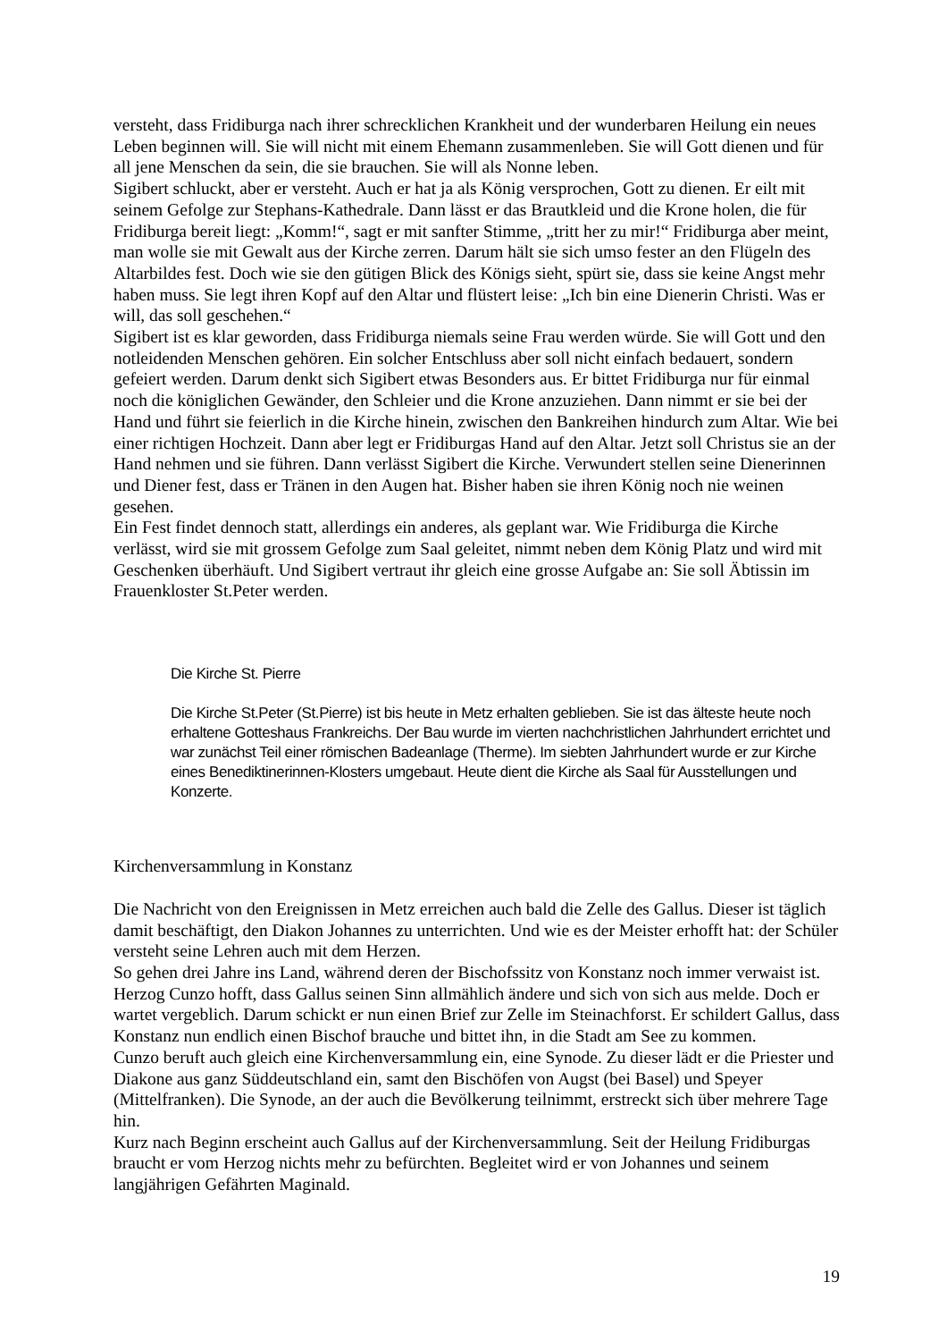versteht, dass Fridiburga nach ihrer schrecklichen Krankheit und der wunderbaren Heilung ein neues Leben beginnen will. Sie will nicht mit einem Ehemann zusammenleben. Sie will Gott dienen und für all jene Menschen da sein, die sie brauchen. Sie will als Nonne leben.
Sigibert schluckt, aber er versteht. Auch er hat ja als König versprochen, Gott zu dienen. Er eilt mit seinem Gefolge zur Stephans-Kathedrale. Dann lässt er das Brautkleid und die Krone holen, die für Fridiburga bereit liegt: „Komm!“, sagt er mit sanfter Stimme, „tritt her zu mir!“ Fridiburga aber meint, man wolle sie mit Gewalt aus der Kirche zerren. Darum hält sie sich umso fester an den Flügeln des Altarbildes fest. Doch wie sie den gütigen Blick des Königs sieht, spürt sie, dass sie keine Angst mehr haben muss. Sie legt ihren Kopf auf den Altar und flüstert leise: „Ich bin eine Dienerin Christi. Was er will, das soll geschehen.“
Sigibert ist es klar geworden, dass Fridiburga niemals seine Frau werden würde. Sie will Gott und den notleidenden Menschen gehören. Ein solcher Entschluss aber soll nicht einfach bedauert, sondern gefeiert werden. Darum denkt sich Sigibert etwas Besonders aus. Er bittet Fridiburga nur für einmal noch die königlichen Gewänder, den Schleier und die Krone anzuziehen. Dann nimmt er sie bei der Hand und führt sie feierlich in die Kirche hinein, zwischen den Bankreihen hindurch zum Altar. Wie bei einer richtigen Hochzeit. Dann aber legt er Fridiburgas Hand auf den Altar. Jetzt soll Christus sie an der Hand nehmen und sie führen. Dann verlässt Sigibert die Kirche. Verwundert stellen seine Dienerinnen und Diener fest, dass er Tränen in den Augen hat. Bisher haben sie ihren König noch nie weinen gesehen.
Ein Fest findet dennoch statt, allerdings ein anderes, als geplant war. Wie Fridiburga die Kirche verlässt, wird sie mit grossem Gefolge zum Saal geleitet, nimmt neben dem König Platz und wird mit Geschenken überhäuft. Und Sigibert vertraut ihr gleich eine grosse Aufgabe an: Sie soll Äbtissin im Frauenkloster St.Peter werden.
Die Kirche St. Pierre
Die Kirche St.Peter (St.Pierre) ist bis heute in Metz erhalten geblieben. Sie ist das älteste heute noch erhaltene Gotteshaus Frankreichs. Der Bau wurde im vierten nachchristlichen Jahrhundert errichtet und war zunächst Teil einer römischen Badeanlage (Therme). Im siebten Jahrhundert wurde er zur Kirche eines Benediktinerinnen-Klosters umgebaut. Heute dient die Kirche als Saal für Ausstellungen und Konzerte.
Kirchenversammlung in Konstanz
Die Nachricht von den Ereignissen in Metz erreichen auch bald die Zelle des Gallus. Dieser ist täglich damit beschäftigt, den Diakon Johannes zu unterrichten. Und wie es der Meister erhofft hat: der Schüler versteht seine Lehren auch mit dem Herzen.
So gehen drei Jahre ins Land, während deren der Bischofssitz von Konstanz noch immer verwaist ist. Herzog Cunzo hofft, dass Gallus seinen Sinn allmählich ändere und sich von sich aus melde. Doch er wartet vergeblich. Darum schickt er nun einen Brief zur Zelle im Steinachforst. Er schildert Gallus, dass Konstanz nun endlich einen Bischof brauche und bittet ihn, in die Stadt am See zu kommen.
Cunzo beruft auch gleich eine Kirchenversammlung ein, eine Synode. Zu dieser lädt er die Priester und Diakone aus ganz Süddeutschland ein, samt den Bischöfen von Augst (bei Basel) und Speyer (Mittelfranken). Die Synode, an der auch die Bevölkerung teilnimmt, erstreckt sich über mehrere Tage hin.
Kurz nach Beginn erscheint auch Gallus auf der Kirchenversammlung. Seit der Heilung Fridiburgas braucht er vom Herzog nichts mehr zu befürchten. Begleitet wird er von Johannes und seinem langjährigen Gefährten Maginald.
19